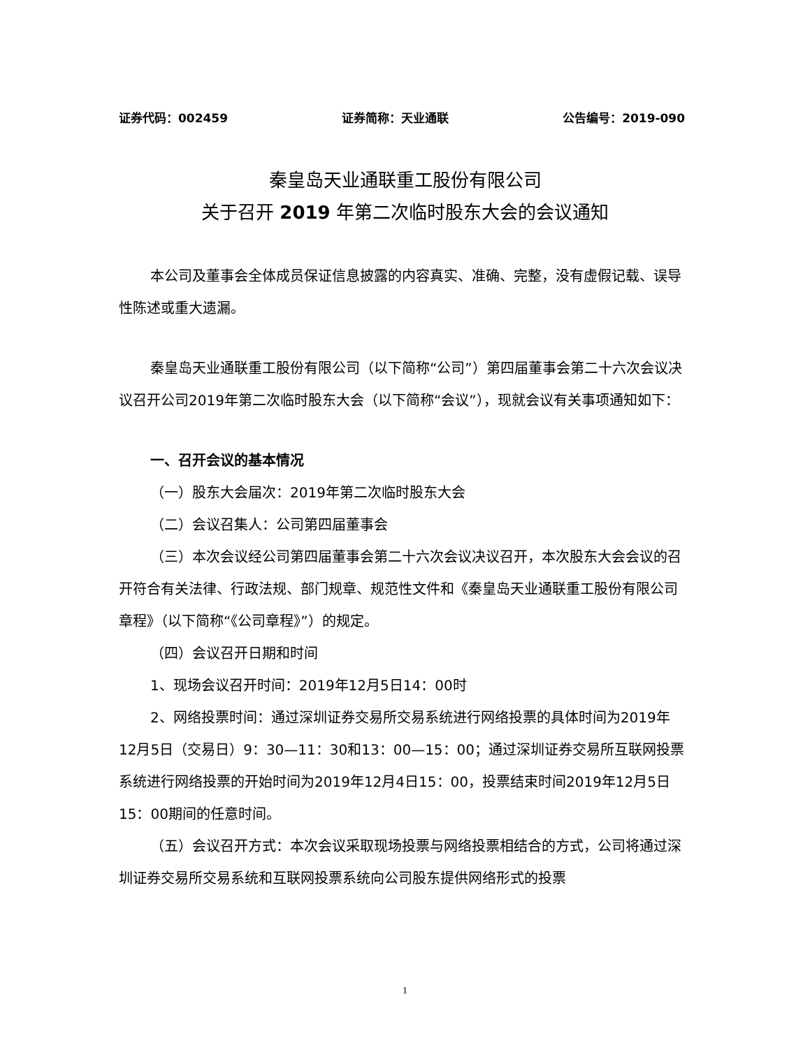证券代码：002459 证券简称：天业通联 公告编号：2019-090
秦皇岛天业通联重工股份有限公司
关于召开 2019 年第二次临时股东大会的会议通知
本公司及董事会全体成员保证信息披露的内容真实、准确、完整，没有虚假记载、误导性陈述或重大遗漏。
秦皇岛天业通联重工股份有限公司（以下简称“公司”）第四届董事会第二十六次会议决议召开公司2019年第二次临时股东大会（以下简称“会议”），现就会议有关事项通知如下：
一、召开会议的基本情况
（一）股东大会届次：2019年第二次临时股东大会
（二）会议召集人：公司第四届董事会
（三）本次会议经公司第四届董事会第二十六次会议决议召开，本次股东大会会议的召开符合有关法律、行政法规、部门规章、规范性文件和《秦皇岛天业通联重工股份有限公司章程》（以下简称“《公司章程》”）的规定。
（四）会议召开日期和时间
1、现场会议召开时间：2019年12月5日14：00时
2、网络投票时间：通过深圳证券交易所交易系统进行网络投票的具体时间为2019年12月5日（交易日）9：30—11：30和13：00—15：00；通过深圳证券交易所互联网投票系统进行网络投票的开始时间为2019年12月4日15：00，投票结束时间2019年12月5日15：00期间的任意时间。
（五）会议召开方式：本次会议采取现场投票与网络投票相结合的方式，公司将通过深圳证券交易所交易系统和互联网投票系统向公司股东提供网络形式的投票
1